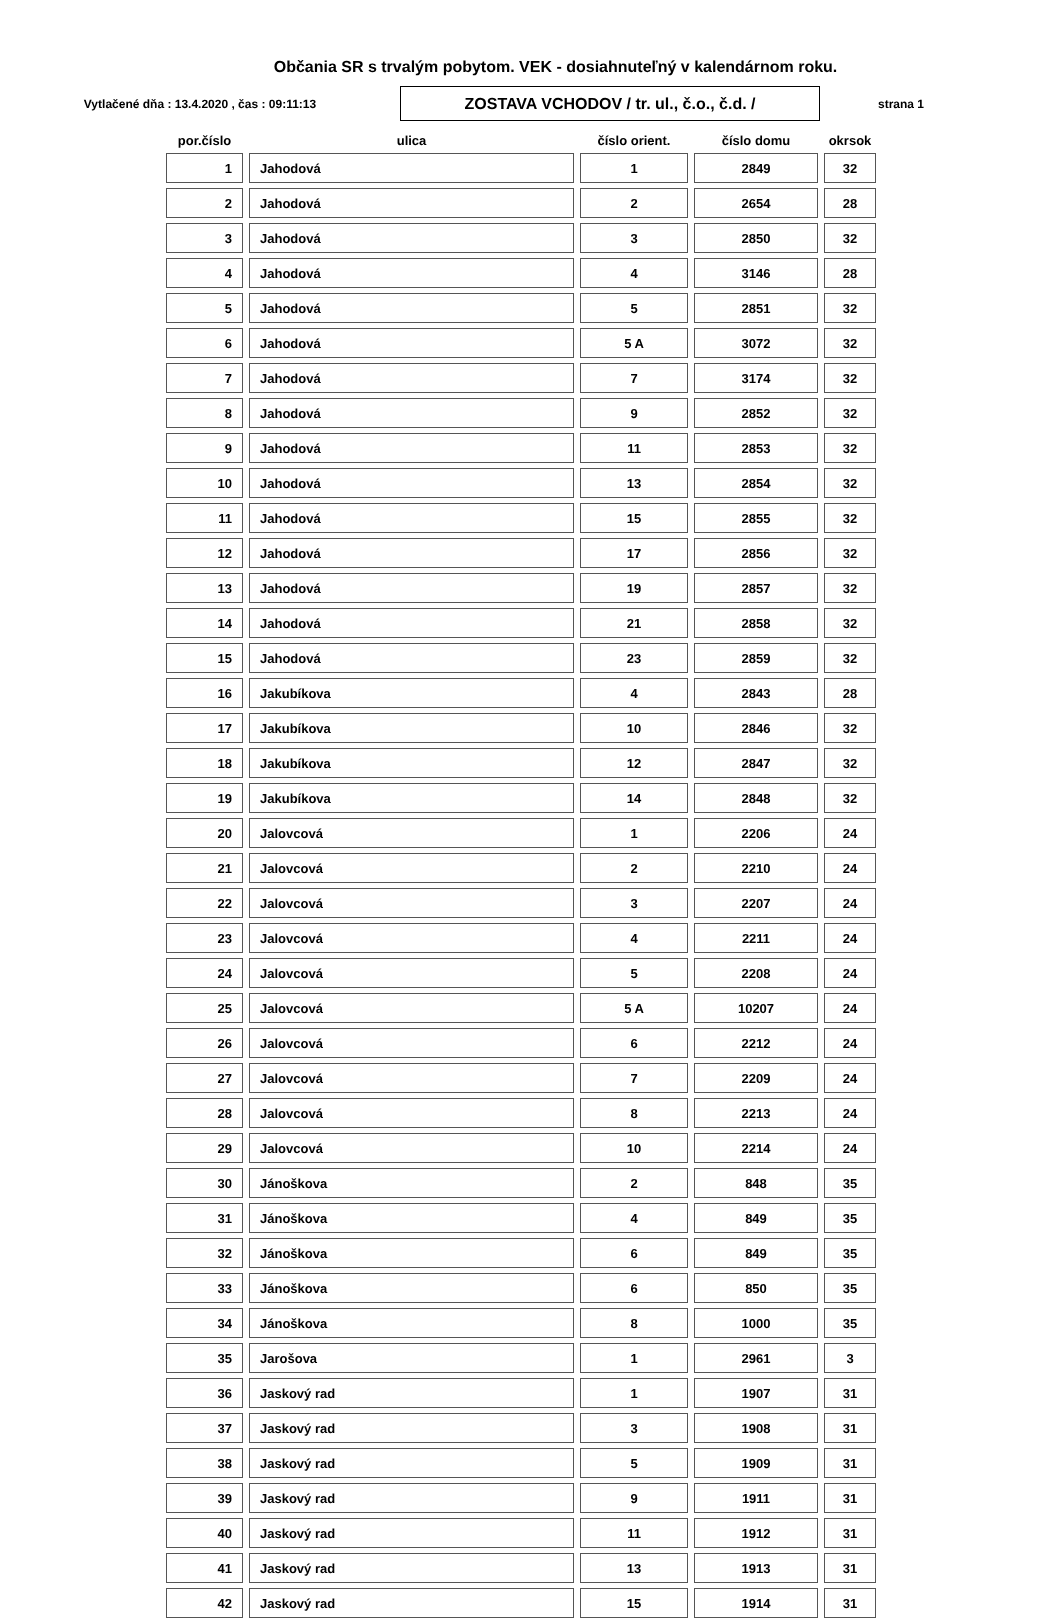Občania SR s trvalým pobytom. VEK - dosiahnuteľný v kalendárnom roku.
Vytlačené dňa : 13.4.2020 , čas : 09:11:13
ZOSTAVA VCHODOV / tr. ul., č.o., č.d. /
strana 1
| por.číslo | ulica | číslo orient. | číslo domu | okrsok |
| --- | --- | --- | --- | --- |
| 1 | Jahodová | 1 | 2849 | 32 |
| 2 | Jahodová | 2 | 2654 | 28 |
| 3 | Jahodová | 3 | 2850 | 32 |
| 4 | Jahodová | 4 | 3146 | 28 |
| 5 | Jahodová | 5 | 2851 | 32 |
| 6 | Jahodová | 5 A | 3072 | 32 |
| 7 | Jahodová | 7 | 3174 | 32 |
| 8 | Jahodová | 9 | 2852 | 32 |
| 9 | Jahodová | 11 | 2853 | 32 |
| 10 | Jahodová | 13 | 2854 | 32 |
| 11 | Jahodová | 15 | 2855 | 32 |
| 12 | Jahodová | 17 | 2856 | 32 |
| 13 | Jahodová | 19 | 2857 | 32 |
| 14 | Jahodová | 21 | 2858 | 32 |
| 15 | Jahodová | 23 | 2859 | 32 |
| 16 | Jakubíkova | 4 | 2843 | 28 |
| 17 | Jakubíkova | 10 | 2846 | 32 |
| 18 | Jakubíkova | 12 | 2847 | 32 |
| 19 | Jakubíkova | 14 | 2848 | 32 |
| 20 | Jalovcová | 1 | 2206 | 24 |
| 21 | Jalovcová | 2 | 2210 | 24 |
| 22 | Jalovcová | 3 | 2207 | 24 |
| 23 | Jalovcová | 4 | 2211 | 24 |
| 24 | Jalovcová | 5 | 2208 | 24 |
| 25 | Jalovcová | 5 A | 10207 | 24 |
| 26 | Jalovcová | 6 | 2212 | 24 |
| 27 | Jalovcová | 7 | 2209 | 24 |
| 28 | Jalovcová | 8 | 2213 | 24 |
| 29 | Jalovcová | 10 | 2214 | 24 |
| 30 | Jánoškova | 2 | 848 | 35 |
| 31 | Jánoškova | 4 | 849 | 35 |
| 32 | Jánoškova | 6 | 849 | 35 |
| 33 | Jánoškova | 6 | 850 | 35 |
| 34 | Jánoškova | 8 | 1000 | 35 |
| 35 | Jarošova | 1 | 2961 | 3 |
| 36 | Jaskový rad | 1 | 1907 | 31 |
| 37 | Jaskový rad | 3 | 1908 | 31 |
| 38 | Jaskový rad | 5 | 1909 | 31 |
| 39 | Jaskový rad | 9 | 1911 | 31 |
| 40 | Jaskový rad | 11 | 1912 | 31 |
| 41 | Jaskový rad | 13 | 1913 | 31 |
| 42 | Jaskový rad | 15 | 1914 | 31 |